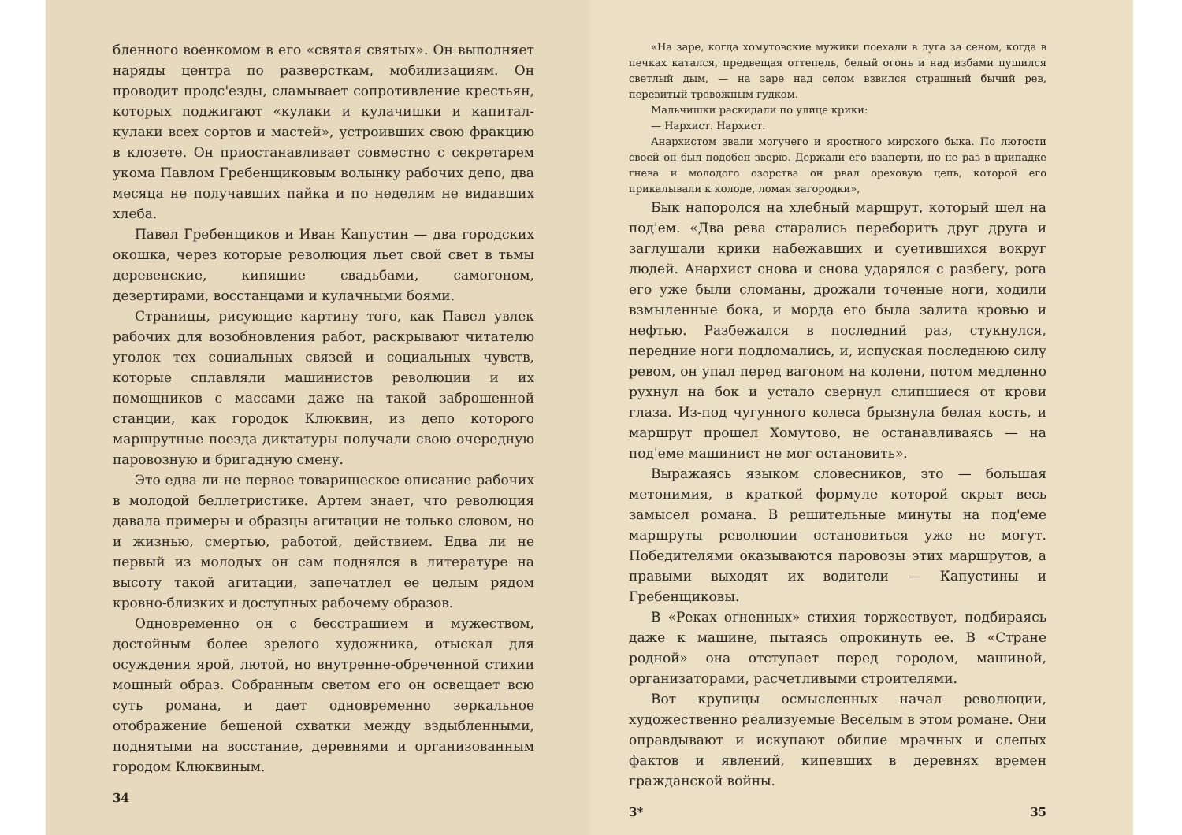бленного военкомом в его «святая святых». Он выполняет наряды центра по разверсткам, мобилизациям. Он проводит продс'езды, сламывает сопротивление крестьян, которых поджигают «кулаки и кулачишки и капитал-кулаки всех сортов и мастей», устроивших свою фракцию в клозете. Он приостанавливает совместно с секретарем укома Павлом Гребенщиковым волынку рабочих депо, два месяца не получавших пайка и по неделям не видавших хлеба.
Павел Гребенщиков и Иван Капустин — два городских окошка, через которые революция льет свой свет в тьмы деревенские, кипящие свадьбами, самогоном, дезертирами, восстанцами и кулачными боями.
Страницы, рисующие картину того, как Павел увлек рабочих для возобновления работ, раскрывают читателю уголок тех социальных связей и социальных чувств, которые сплавляли машинистов революции и их помощников с массами даже на такой заброшенной станции, как городок Клюквин, из депо которого маршрутные поезда диктатуры получали свою очередную паровозную и бригадную смену.
Это едва ли не первое товарищеское описание рабочих в молодой беллетристике. Артем знает, что революция давала примеры и образцы агитации не только словом, но и жизнью, смертью, работой, действием. Едва ли не первый из молодых он сам поднялся в литературе на высоту такой агитации, запечатлел ее целым рядом кровно-близких и доступных рабочему образов.
Одновременно он с бесстрашием и мужеством, достойным более зрелого художника, отыскал для осуждения ярой, лютой, но внутренне-обреченной стихии мощный образ. Собранным светом его он освещает всю суть романа, и дает одновременно зеркальное отображение бешеной схватки между вздыбленными, поднятыми на восстание, деревнями и организованным городом Клюквиным.
34
«На заре, когда хомутовские мужики поехали в луга за сеном, когда в печках катался, предвещая оттепель, белый огонь и над избами пушился светлый дым, — на заре над селом взвился страшный бычий рев, перевитый тревожным гудком.
Мальчишки раскидали по улице крики:
— Нархист. Нархист.
Анархистом звали могучего и яростного мирского быка. По лютости своей он был подобен зверю. Держали его взаперти, но не раз в припадке гнева и молодого озорства он рвал ореховую цепь, которой его прикалывали к колоде, ломая загородки»,
Бык напоролся на хлебный маршрут, который шел на под'ем. «Два рева старались переборить друг друга и заглушали крики набежавших и суетившихся вокруг людей. Анархист снова и снова ударялся с разбегу, рога его уже были сломаны, дрожали точеные ноги, ходили взмыленные бока, и морда его была залита кровью и нефтью. Разбежался в последний раз, стукнулся, передние ноги подломались, и, испуская последнюю силу ревом, он упал перед вагоном на колени, потом медленно рухнул на бок и устало свернул слипшиеся от крови глаза. Из-под чугунного колеса брызнула белая кость, и маршрут прошел Хомутово, не останавливаясь — на под'еме машинист не мог остановить».
Выражаясь языком словесников, это — большая метонимия, в краткой формуле которой скрыт весь замысел романа. В решительные минуты на под'еме маршруты революции остановиться уже не могут. Победителями оказываются паровозы этих маршрутов, а правыми выходят их водители — Капустины и Гребенщиковы.
В «Реках огненных» стихия торжествует, подбираясь даже к машине, пытаясь опрокинуть ее. В «Стране родной» она отступает перед городом, машиной, организаторами, расчетливыми строителями.
Вот крупицы осмысленных начал революции, художественно реализуемые Веселым в этом романе. Они оправдывают и искупают обилие мрачных и слепых фактов и явлений, кипевших в деревнях времен гражданской войны.
3* 35